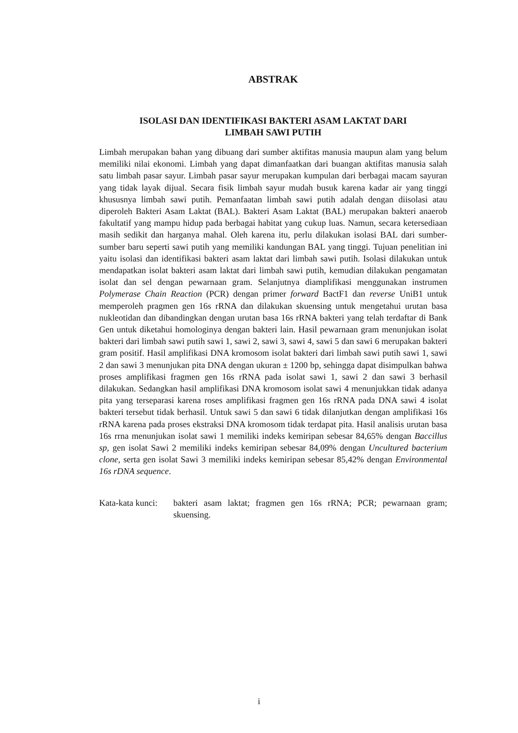ABSTRAK
ISOLASI DAN IDENTIFIKASI BAKTERI ASAM LAKTAT DARI
LIMBAH SAWI PUTIH
Limbah merupakan bahan yang dibuang dari sumber aktifitas manusia maupun alam yang belum memiliki nilai ekonomi. Limbah yang dapat dimanfaatkan dari buangan aktifitas manusia salah satu limbah pasar sayur. Limbah pasar sayur merupakan kumpulan dari berbagai macam sayuran yang tidak layak dijual. Secara fisik limbah sayur mudah busuk karena kadar air yang tinggi khususnya limbah sawi putih. Pemanfaatan limbah sawi putih adalah dengan diisolasi atau diperoleh Bakteri Asam Laktat (BAL). Bakteri Asam Laktat (BAL) merupakan bakteri anaerob fakultatif yang mampu hidup pada berbagai habitat yang cukup luas. Namun, secara ketersediaan masih sedikit dan harganya mahal. Oleh karena itu, perlu dilakukan isolasi BAL dari sumber-sumber baru seperti sawi putih yang memiliki kandungan BAL yang tinggi. Tujuan penelitian ini yaitu isolasi dan identifikasi bakteri asam laktat dari limbah sawi putih. Isolasi dilakukan untuk mendapatkan isolat bakteri asam laktat dari limbah sawi putih, kemudian dilakukan pengamatan isolat dan sel dengan pewarnaan gram. Selanjutnya diamplifikasi menggunakan instrumen Polymerase Chain Reaction (PCR) dengan primer forward BactF1 dan reverse UniB1 untuk memperoleh pragmen gen 16s rRNA dan dilakukan skuensing untuk mengetahui urutan basa nukleotidan dan dibandingkan dengan urutan basa 16s rRNA bakteri yang telah terdaftar di Bank Gen untuk diketahui homologinya dengan bakteri lain. Hasil pewarnaan gram menunjukan isolat bakteri dari limbah sawi putih sawi 1, sawi 2, sawi 3, sawi 4, sawi 5 dan sawi 6 merupakan bakteri gram positif. Hasil amplifikasi DNA kromosom isolat bakteri dari limbah sawi putih sawi 1, sawi 2 dan sawi 3 menunjukan pita DNA dengan ukuran ± 1200 bp, sehingga dapat disimpulkan bahwa proses amplifikasi fragmen gen 16s rRNA pada isolat sawi 1, sawi 2 dan sawi 3 berhasil dilakukan. Sedangkan hasil amplifikasi DNA kromosom isolat sawi 4 menunjukkan tidak adanya pita yang terseparasi karena roses amplifikasi fragmen gen 16s rRNA pada DNA sawi 4 isolat bakteri tersebut tidak berhasil. Untuk sawi 5 dan sawi 6 tidak dilanjutkan dengan amplifikasi 16s rRNA karena pada proses ekstraksi DNA kromosom tidak terdapat pita. Hasil analisis urutan basa 16s rrna menunjukan isolat sawi 1 memiliki indeks kemiripan sebesar 84,65% dengan Baccillus sp, gen isolat Sawi 2 memiliki indeks kemiripan sebesar 84,09% dengan Uncultured bacterium clone, serta gen isolat Sawi 3 memiliki indeks kemiripan sebesar 85,42% dengan Environmental 16s rDNA sequence.
Kata-kata kunci:
bakteri asam laktat; fragmen gen 16s rRNA; PCR; pewarnaan gram; skuensing.
i